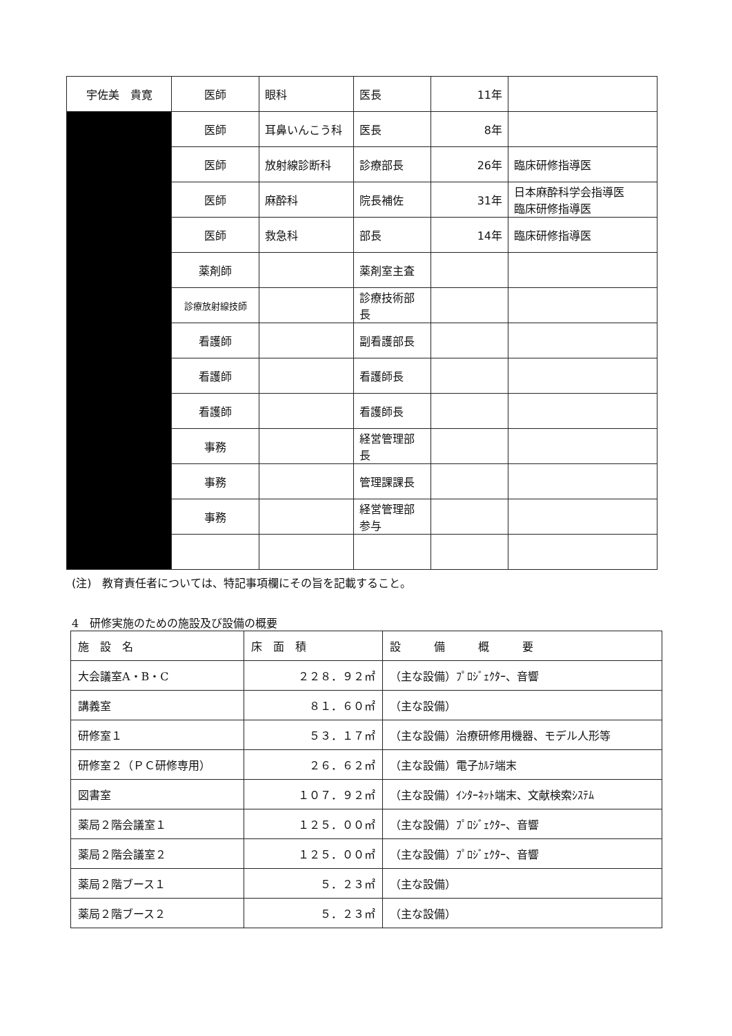| 宇佐美 貴寛 | 医師 | 眼科 | 医長 | 11年 | |
| | 医師 | 耳鼻いんこう科 | 医長 | 8年 | |
| | 医師 | 放射線診断科 | 診療部長 | 26年 | 臨床研修指導医 |
| | 医師 | 麻酔科 | 院長補佐 | 31年 | 日本麻酔科学会指導医 臨床研修指導医 |
| | 医師 | 救急科 | 部長 | 14年 | 臨床研修指導医 |
| | 薬剤師 | | 薬剤室主査 | | |
| | 診療放射線技師 | | 診療技術部長 | | |
| | 看護師 | | 副看護部長 | | |
| | 看護師 | | 看護師長 | | |
| | 看護師 | | 看護師長 | | |
| | 事務 | | 経営管理部長 | | |
| | 事務 | | 管理課課長 | | |
| | 事務 | | 経営管理部参与 | | |
(注)　教育責任者については、特記事項欄にその旨を記載すること。
4　研修実施のための施設及び設備の概要
| 施 設 名 | 床 面 積 | 設 備 概 要 |
| --- | --- | --- |
| 大会議室A・B・C | ２２８．９２㎡ | （主な設備）ﾌﾟﾛｼﾞｪｸﾀｰ、音響 |
| 講義室 | ８１．６０㎡ | （主な設備） |
| 研修室１ | ５３．１７㎡ | （主な設備）治療研修用機器、モデル人形等 |
| 研修室２（ＰＣ研修専用） | ２６．６２㎡ | （主な設備）電子ｶﾙﾃ端末 |
| 図書室 | １０７．９２㎡ | （主な設備）ｲﾝﾀｰﾈｯﾄ端末、文献検索ｼｽﾃﾑ |
| 薬局２階会議室１ | １２５．００㎡ | （主な設備）ﾌﾟﾛｼﾞｪｸﾀｰ、音響 |
| 薬局２階会議室２ | １２５．００㎡ | （主な設備）ﾌﾟﾛｼﾞｪｸﾀｰ、音響 |
| 薬局２階ブース１ | ５．２３㎡ | （主な設備） |
| 薬局２階ブース２ | ５．２３㎡ | （主な設備） |